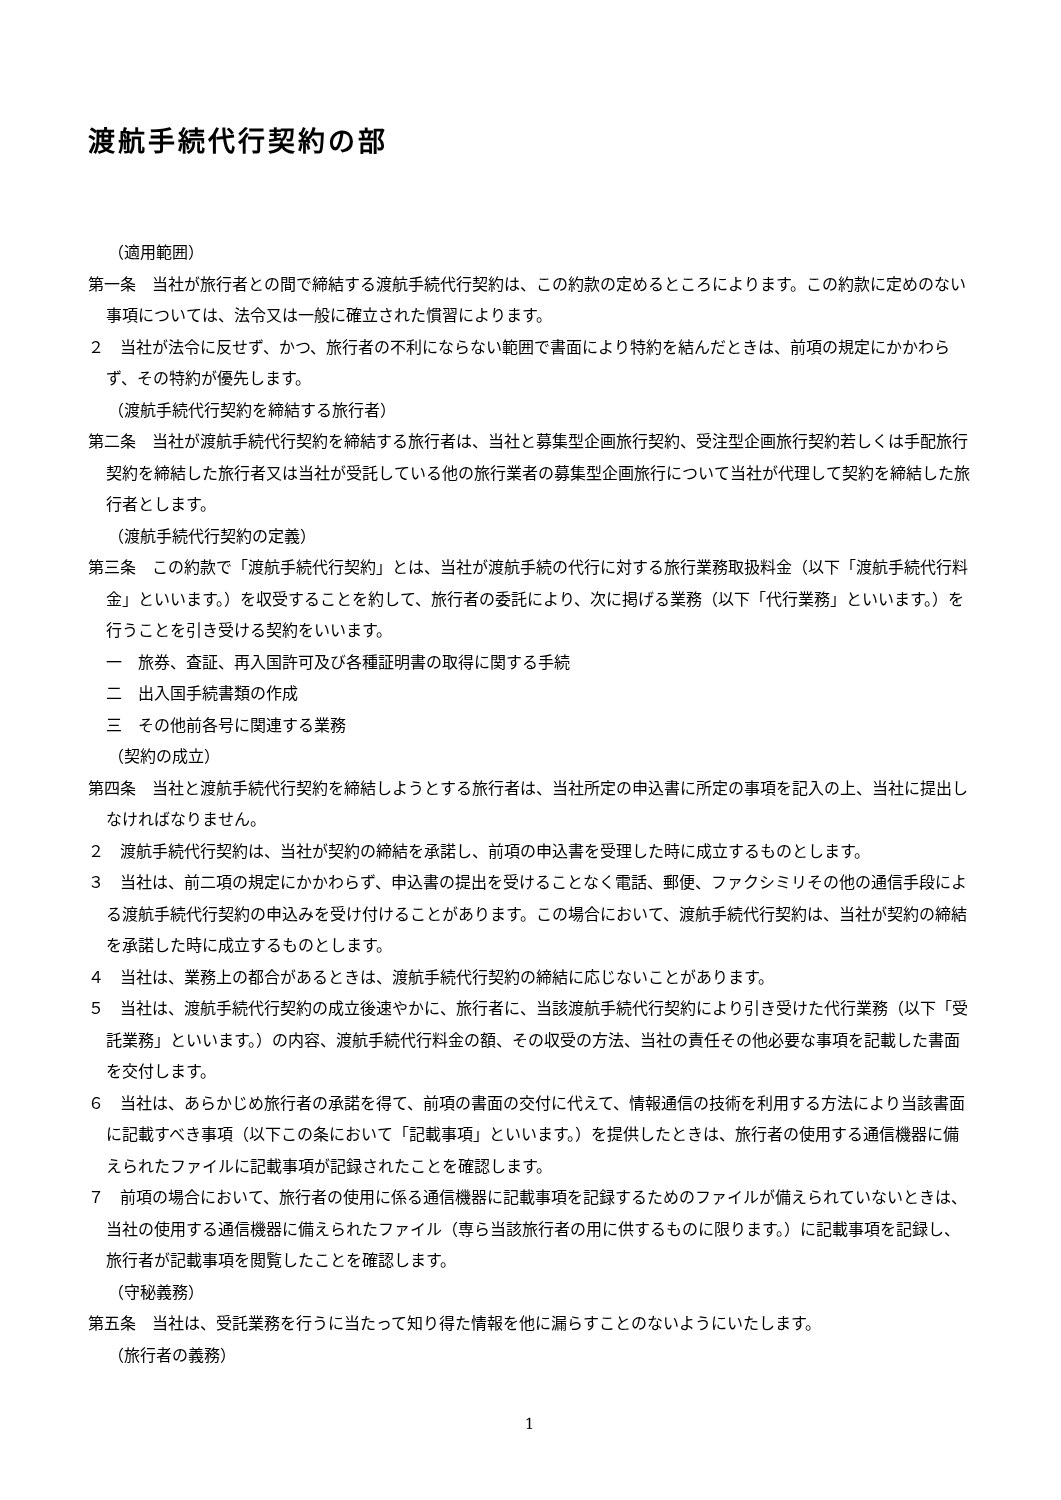渡航手続代行契約の部
（適用範囲）
第一条　当社が旅行者との間で締結する渡航手続代行契約は、この約款の定めるところによります。この約款に定めのない事項については、法令又は一般に確立された慣習によります。
２　当社が法令に反せず、かつ、旅行者の不利にならない範囲で書面により特約を結んだときは、前項の規定にかかわらず、その特約が優先します。
（渡航手続代行契約を締結する旅行者）
第二条　当社が渡航手続代行契約を締結する旅行者は、当社と募集型企画旅行契約、受注型企画旅行契約若しくは手配旅行契約を締結した旅行者又は当社が受託している他の旅行業者の募集型企画旅行について当社が代理して契約を締結した旅行者とします。
（渡航手続代行契約の定義）
第三条　この約款で「渡航手続代行契約」とは、当社が渡航手続の代行に対する旅行業務取扱料金（以下「渡航手続代行料金」といいます。）を収受することを約して、旅行者の委託により、次に掲げる業務（以下「代行業務」といいます。）を行うことを引き受ける契約をいいます。
一　旅券、査証、再入国許可及び各種証明書の取得に関する手続
二　出入国手続書類の作成
三　その他前各号に関連する業務
（契約の成立）
第四条　当社と渡航手続代行契約を締結しようとする旅行者は、当社所定の申込書に所定の事項を記入の上、当社に提出しなければなりません。
２　渡航手続代行契約は、当社が契約の締結を承諾し、前項の申込書を受理した時に成立するものとします。
３　当社は、前二項の規定にかかわらず、申込書の提出を受けることなく電話、郵便、ファクシミリその他の通信手段による渡航手続代行契約の申込みを受け付けることがあります。この場合において、渡航手続代行契約は、当社が契約の締結を承諾した時に成立するものとします。
４　当社は、業務上の都合があるときは、渡航手続代行契約の締結に応じないことがあります。
５　当社は、渡航手続代行契約の成立後速やかに、旅行者に、当該渡航手続代行契約により引き受けた代行業務（以下「受託業務」といいます。）の内容、渡航手続代行料金の額、その収受の方法、当社の責任その他必要な事項を記載した書面を交付します。
６　当社は、あらかじめ旅行者の承諾を得て、前項の書面の交付に代えて、情報通信の技術を利用する方法により当該書面に記載すべき事項（以下この条において「記載事項」といいます。）を提供したときは、旅行者の使用する通信機器に備えられたファイルに記載事項が記録されたことを確認します。
７　前項の場合において、旅行者の使用に係る通信機器に記載事項を記録するためのファイルが備えられていないときは、当社の使用する通信機器に備えられたファイル（専ら当該旅行者の用に供するものに限ります。）に記載事項を記録し、旅行者が記載事項を閲覧したことを確認します。
（守秘義務）
第五条　当社は、受託業務を行うに当たって知り得た情報を他に漏らすことのないようにいたします。
（旅行者の義務）
1